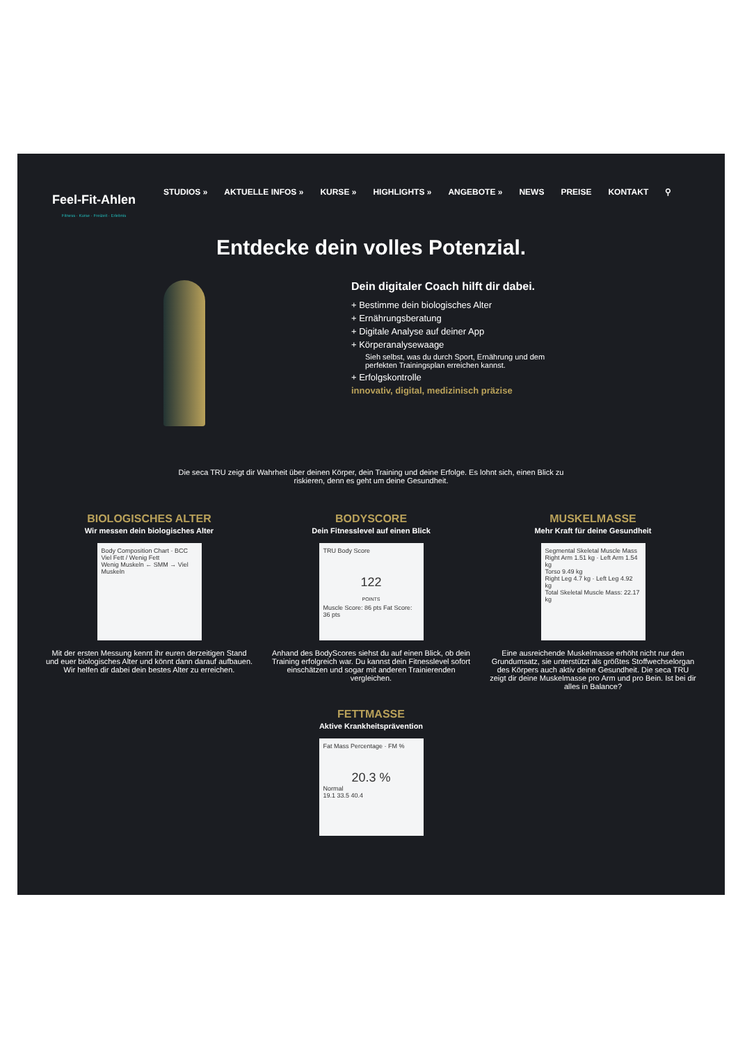Feel-Fit-Ahlen
Fitness · Kurse · Freizeit · Erlebnis
STUDIOS » AKTUELLE INFOS » KURSE » HIGHLIGHTS » ANGEBOTE » NEWS PREISE KONTAKT ⚲
Entdecke dein volles Potenzial.
Dein digitaler Coach hilft dir dabei.
+ Bestimme dein biologisches Alter
+ Ernährungsberatung
+ Digitale Analyse auf deiner App
+ Körperanalysewaage
Sieh selbst, was du durch Sport, Ernährung und dem
perfekten Trainingsplan erreichen kannst.
+ Erfolgskontrolle
innovativ, digital, medizinisch präzise
Die seca TRU zeigt dir Wahrheit über deinen Körper, dein Training und deine Erfolge. Es lohnt sich, einen Blick zu riskieren, denn es geht um deine Gesundheit.
BIOLOGISCHES ALTER
Wir messen dein biologisches Alter
Body Composition Chart · BCC
Viel Fett / Wenig Fett
Wenig Muskeln ← SMM → Viel Muskeln
Mit der ersten Messung kennt ihr euren derzeitigen Stand und euer biologisches Alter und könnt dann darauf aufbauen. Wir helfen dir dabei dein bestes Alter zu erreichen.
BODYSCORE
Dein Fitnesslevel auf einen Blick
TRU Body Score
122
POINTS
Muscle Score: 86 pts Fat Score: 36 pts
Anhand des BodyScores siehst du auf einen Blick, ob dein Training erfolgreich war. Du kannst dein Fitnesslevel sofort einschätzen und sogar mit anderen Trainierenden vergleichen.
MUSKELMASSE
Mehr Kraft für deine Gesundheit
Segmental Skeletal Muscle Mass
Right Arm 1.51 kg · Left Arm 1.54 kg
Torso 9.49 kg
Right Leg 4.7 kg · Left Leg 4.92 kg
Total Skeletal Muscle Mass: 22.17 kg
Eine ausreichende Muskelmasse erhöht nicht nur den Grundumsatz, sie unterstützt als größtes Stoffwechselorgan des Körpers auch aktiv deine Gesundheit. Die seca TRU zeigt dir deine Muskelmasse pro Arm und pro Bein. Ist bei dir alles in Balance?
FETTMASSE
Aktive Krankheitsprävention
Fat Mass Percentage · FM %
20.3 %
Normal
19.1 33.5 40.4